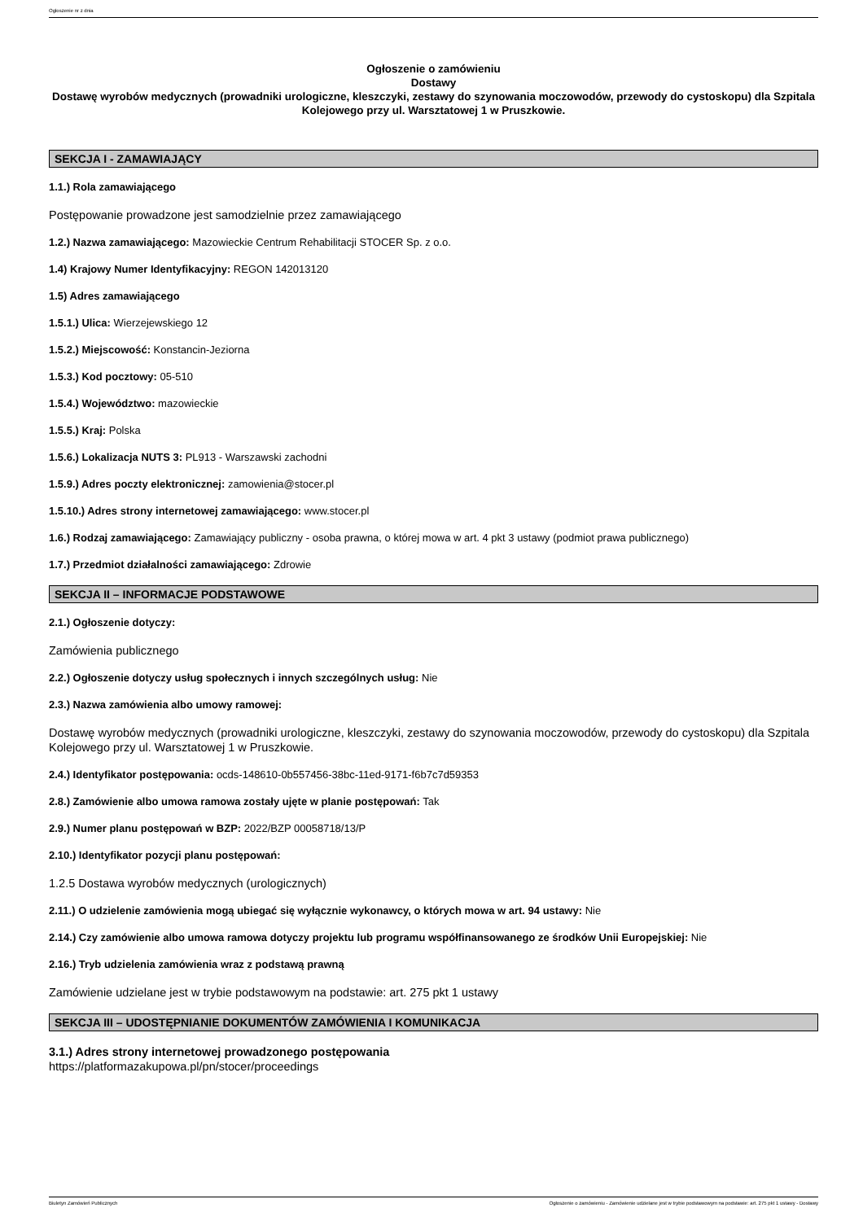Ogłoszenie nr z dnia
Ogłoszenie o zamówieniu
Dostawy
Dostawę wyrobów medycznych (prowadniki urologiczne, kleszczyki, zestawy do szynowania moczowodów, przewody do cystoskopu) dla Szpitala Kolejowego przy ul. Warsztatowej 1 w Pruszkowie.
SEKCJA I - ZAMAWIAJĄCY
1.1.) Rola zamawiającego
Postępowanie prowadzone jest samodzielnie przez zamawiającego
1.2.) Nazwa zamawiającego: Mazowieckie Centrum Rehabilitacji STOCER Sp. z o.o.
1.4) Krajowy Numer Identyfikacyjny: REGON 142013120
1.5) Adres zamawiającego
1.5.1.) Ulica: Wierzejewskiego 12
1.5.2.) Miejscowość: Konstancin-Jeziorna
1.5.3.) Kod pocztowy: 05-510
1.5.4.) Województwo: mazowieckie
1.5.5.) Kraj: Polska
1.5.6.) Lokalizacja NUTS 3: PL913 - Warszawski zachodni
1.5.9.) Adres poczty elektronicznej: zamowienia@stocer.pl
1.5.10.) Adres strony internetowej zamawiającego: www.stocer.pl
1.6.) Rodzaj zamawiającego: Zamawiający publiczny - osoba prawna, o której mowa w art. 4 pkt 3 ustawy (podmiot prawa publicznego)
1.7.) Przedmiot działalności zamawiającego: Zdrowie
SEKCJA II – INFORMACJE PODSTAWOWE
2.1.) Ogłoszenie dotyczy:
Zamówienia publicznego
2.2.) Ogłoszenie dotyczy usług społecznych i innych szczególnych usług: Nie
2.3.) Nazwa zamówienia albo umowy ramowej:
Dostawę wyrobów medycznych (prowadniki urologiczne, kleszczyki, zestawy do szynowania moczowodów, przewody do cystoskopu) dla Szpitala Kolejowego przy ul. Warsztatowej 1 w Pruszkowie.
2.4.) Identyfikator postępowania: ocds-148610-0b557456-38bc-11ed-9171-f6b7c7d59353
2.8.) Zamówienie albo umowa ramowa zostały ujęte w planie postępowań: Tak
2.9.) Numer planu postępowań w BZP: 2022/BZP 00058718/13/P
2.10.) Identyfikator pozycji planu postępowań:
1.2.5 Dostawa wyrobów medycznych (urologicznych)
2.11.) O udzielenie zamówienia mogą ubiegać się wyłącznie wykonawcy, o których mowa w art. 94 ustawy: Nie
2.14.) Czy zamówienie albo umowa ramowa dotyczy projektu lub programu współfinansowanego ze środków Unii Europejskiej: Nie
2.16.) Tryb udzielenia zamówienia wraz z podstawą prawną
Zamówienie udzielane jest w trybie podstawowym na podstawie: art. 275 pkt 1 ustawy
SEKCJA III – UDOSTĘPNIANIE DOKUMENTÓW ZAMÓWIENIA I KOMUNIKACJA
3.1.) Adres strony internetowej prowadzonego postępowania
https://platformazakupowa.pl/pn/stocer/proceedings
Biuletyn Zamówień Publicznych Ogłoszenie o zamówieniu - Zamówienie udzielane jest w trybie podstawowym na podstawie: art. 275 pkt 1 ustawy - Dostawy